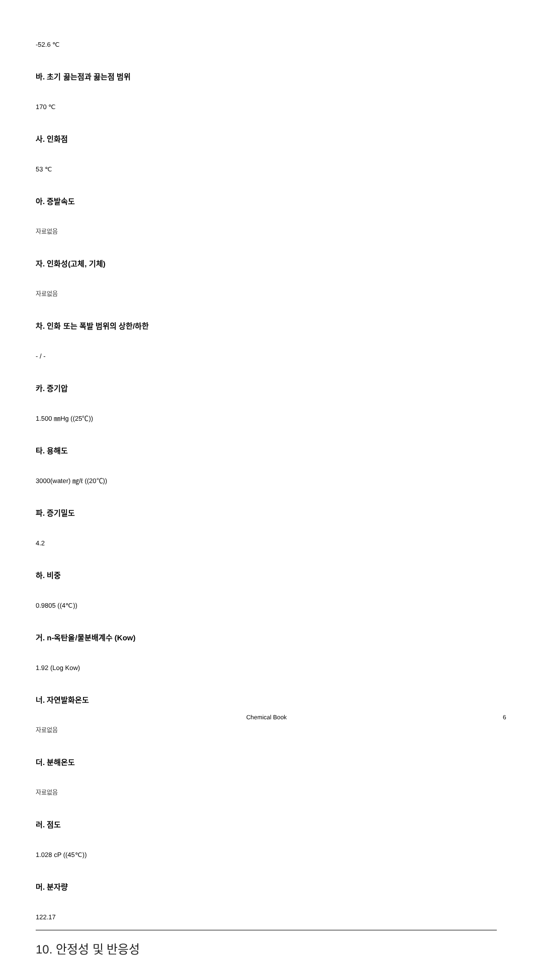-52.6 ℃
바. 초기 끓는점과 끓는점 범위
170 ℃
사. 인화점
53 ℃
아. 증발속도
자료없음
자. 인화성(고체, 기체)
자료없음
차. 인화 또는 폭발 범위의 상한/하한
- / -
카. 증기압
1.500 ㎜Hg ((25℃))
타. 용해도
3000(water) ㎎/ℓ ((20℃))
파. 증기밀도
4.2
하. 비중
0.9805 ((4℃))
거. n-옥탄올/물분배계수 (Kow)
1.92 (Log Kow)
너. 자연발화온도
자료없음
더. 분해온도
자료없음
러. 점도
1.028 cP ((45℃))
머. 분자량
122.17
10. 안정성 및 반응성
Chemical Book 6